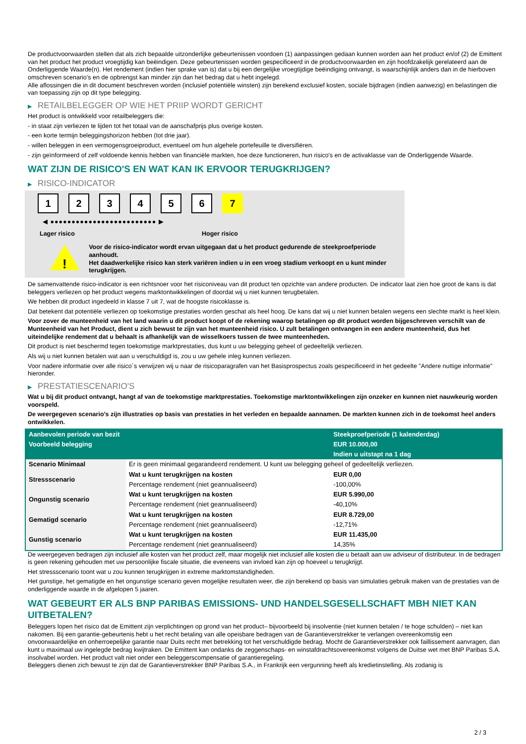De productvoorwaarden stellen dat als zich bepaalde uitzonderlijke gebeurtenissen voordoen (1) aanpassingen gedaan kunnen worden aan het product en/of (2) de Emittent van het product het product vroegtijdig kan beëindigen. Deze gebeurtenissen worden gespecificeerd in de productvoorwaarden en zijn hoofdzakelijk gerelateerd aan de Onderliggende Waarde(n). Het rendement (indien hier sprake van is) dat u bij een dergelijke vroegtijdige beëindiging ontvangt, is waarschijnlijk anders dan in de hierboven omschreven scenario’s en de opbrengst kan minder zijn dan het bedrag dat u hebt ingelegd.
Alle aflossingen die in dit document beschreven worden (inclusief potentiële winsten) zijn berekend exclusief kosten, sociale bijdragen (indien aanwezig) en belastingen die van toepassing zijn op dit type belegging.
▶ RETAILBELEGGER OP WIE HET PRIIP WORDT GERICHT
Het product is ontwikkeld voor retailbeleggers die:
- in staat zijn verliezen te lijden tot het totaal van de aanschafprijs plus overige kosten.
- een korte termijn beleggingshorizon hebben (tot drie jaar).
- willen beleggen in een vermogensgroeiproduct, eventueel om hun algehele portefeuille te diversifiëren.
- zijn geïnformeerd of zelf voldoende kennis hebben van financiële markten, hoe deze functioneren, hun risico's en de activaklasse van de Onderliggende Waarde.
WAT ZIJN DE RISICO'S EN WAT KAN IK ERVOOR TERUGKRIJGEN?
▶ RISICO-INDICATOR
1 2 3 4 5 6 7
◀ ●●●●●●●●●●●●●●●●●●●●●●●●● ▶
Lager risico Hoger risico
!
Voor de risico-indicator wordt ervan uitgegaan dat u het product gedurende de steekproefperiode aanhoudt.
Het daadwerkelijke risico kan sterk variëren indien u in een vroeg stadium verkoopt en u kunt minder terugkrijgen.
De samenvattende risico-indicator is een richtsnoer voor het risiconiveau van dit product ten opzichte van andere producten. De indicator laat zien hoe groot de kans is dat beleggers verliezen op het product wegens marktontwikkelingen of doordat wij u niet kunnen terugbetalen.
We hebben dit product ingedeeld in klasse 7 uit 7, wat de hoogste risicoklasse is.
Dat betekent dat potentiële verliezen op toekomstige prestaties worden geschat als heel hoog. De kans dat wij u niet kunnen betalen wegens een slechte markt is heel klein.
Voor zover de munteenheid van het land waarin u dit product koopt of de rekening waarop betalingen op dit product worden bijgeschreven verschilt van de Munteenheid van het Product, dient u zich bewust te zijn van het munteenheid risico. U zult betalingen ontvangen in een andere munteenheid, dus het uiteindelijke rendement dat u behaalt is afhankelijk van de wisselkoers tussen de twee munteenheden.
Dit product is niet beschermd tegen toekomstige marktprestaties, dus kunt u uw belegging geheel of gedeeltelijk verliezen.
Als wij u niet kunnen betalen wat aan u verschuldigd is, zou u uw gehele inleg kunnen verliezen.
Voor nadere informatie over alle risico´s verwijzen wij u naar de risicoparagrafen van het Basisprospectus zoals gespecificeerd in het gedeelte "Andere nuttige informatie" hieronder.
▶ PRESTATIESCENARIO'S
Wat u bij dit product ontvangt, hangt af van de toekomstige marktprestaties. Toekomstige marktontwikkelingen zijn onzeker en kunnen niet nauwkeurig worden voorspeld.
De weergegeven scenario’s zijn illustraties op basis van prestaties in het verleden en bepaalde aannamen. De markten kunnen zich in de toekomst heel anders ontwikkelen.
| Aanbevolen periode van bezit | | Steekproefperiode (1 kalenderdag) |
| Voorbeeld belegging | | EUR 10.000,00 |
| | | Indien u uitstapt na 1 dag |
| Scenario Minimaal | Er is geen minimaal gegarandeerd rendement. U kunt uw belegging geheel of gedeeltelijk verliezen. | |
| Stressscenario | Wat u kunt terugkrijgen na kosten | EUR 0,00 |
| | Percentage rendement (niet geannualiseerd) | -100,00% |
| Ongunstig scenario | Wat u kunt terugkrijgen na kosten | EUR 5.990,00 |
| | Percentage rendement (niet geannualiseerd) | -40,10% |
| Gematigd scenario | Wat u kunt terugkrijgen na kosten | EUR 8.729,00 |
| | Percentage rendement (niet geannualiseerd) | -12,71% |
| Gunstig scenario | Wat u kunt terugkrijgen na kosten | EUR 11.435,00 |
| | Percentage rendement (niet geannualiseerd) | 14,35% |
De weergegeven bedragen zijn inclusief alle kosten van het product zelf, maar mogelijk niet inclusief alle kosten die u betaalt aan uw adviseur of distributeur. In de bedragen is geen rekening gehouden met uw persoonlijke fiscale situatie, die eveneens van invloed kan zijn op hoeveel u terugkrijgt.
Het stressscenario toont wat u zou kunnen terugkrijgen in extreme marktomstandigheden.
Het gunstige, het gematigde en het ongunstige scenario geven mogelijke resultaten weer, die zijn berekend op basis van simulaties gebruik maken van de prestaties van de onderliggende waarde in de afgelopen 5 jaaren.
WAT GEBEURT ER ALS BNP PARIBAS EMISSIONS- UND HANDELSGESELLSCHAFT MBH NIET KAN UITBETALEN?
Beleggers lopen het risico dat de Emittent zijn verplichtingen op grond van het product– bijvoorbeeld bij insolventie (niet kunnen betalen / te hoge schulden) – niet kan nakomen. Bij een garantie-gebeurtenis hebt u het recht betaling van alle opeisbare bedragen van de Garantieverstrekker te verlangen overeenkomstig een onvoorwaardelijke en onherroepelijke garantie naar Duits recht met betrekking tot het verschuldigde bedrag. Mocht de Garantieverstrekker ook faillissement aanvragen, dan kunt u maximaal uw ingelegde bedrag kwijtraken. De Emittent kan ondanks de zeggenschaps- en winstafdrachtsovereenkomst volgens de Duitse wet met BNP Paribas S.A. insolvabel worden. Het product valt niet onder een beleggerscompensatie of garantieregeling.
Beleggers dienen zich bewust te zijn dat de Garantieverstrekker BNP Paribas S.A., in Frankrijk een vergunning heeft als kredietinstelling. Als zodanig is
2 / 3